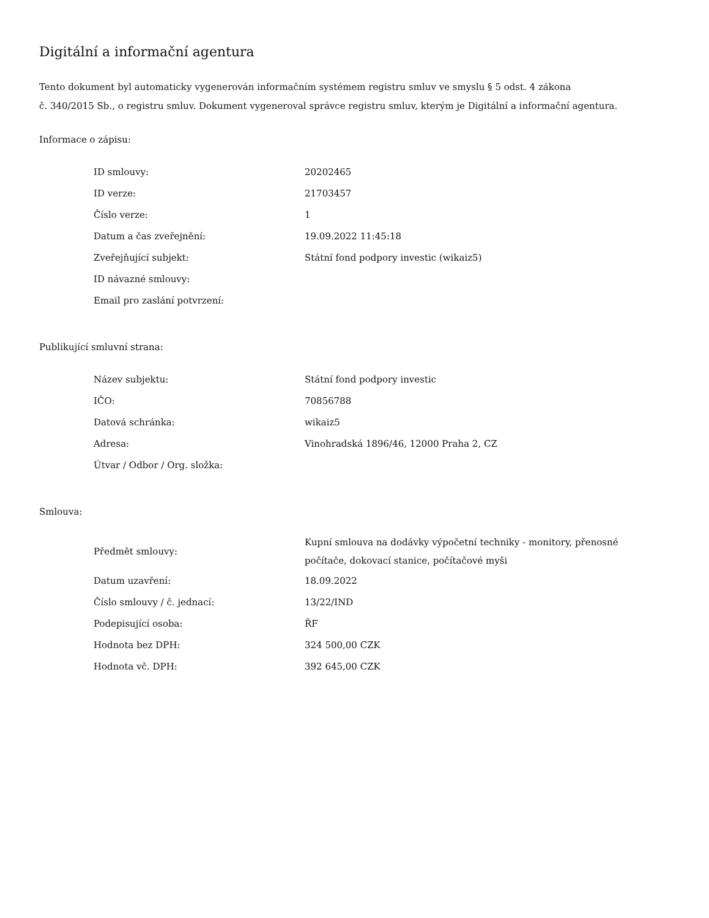Digitální a informační agentura
Tento dokument byl automaticky vygenerován informačním systémem registru smluv ve smyslu § 5 odst. 4 zákona
č. 340/2015 Sb., o registru smluv. Dokument vygeneroval správce registru smluv, kterým je Digitální a informační agentura.
Informace o zápisu:
| ID smlouvy: | 20202465 |
| ID verze: | 21703457 |
| Číslo verze: | 1 |
| Datum a čas zveřejnění: | 19.09.2022 11:45:18 |
| Zveřejňující subjekt: | Státní fond podpory investic (wikaiz5) |
| ID návazné smlouvy: | |
| Email pro zaslání potvrzení: | |
Publikující smluvní strana:
| Název subjektu: | Státní fond podpory investic |
| IČO: | 70856788 |
| Datová schránka: | wikaiz5 |
| Adresa: | Vinohradská 1896/46, 12000 Praha 2, CZ |
| Útvar / Odbor / Org. složka: | |
Smlouva:
| Předmět smlouvy: | Kupní smlouva na dodávky výpočetní techniky - monitory, přenosné počítače, dokovací stanice, počítačové myši |
| Datum uzavření: | 18.09.2022 |
| Číslo smlouvy / č. jednací: | 13/22/IND |
| Podepisující osoba: | ŘF |
| Hodnota bez DPH: | 324 500,00 CZK |
| Hodnota vč. DPH: | 392 645,00 CZK |